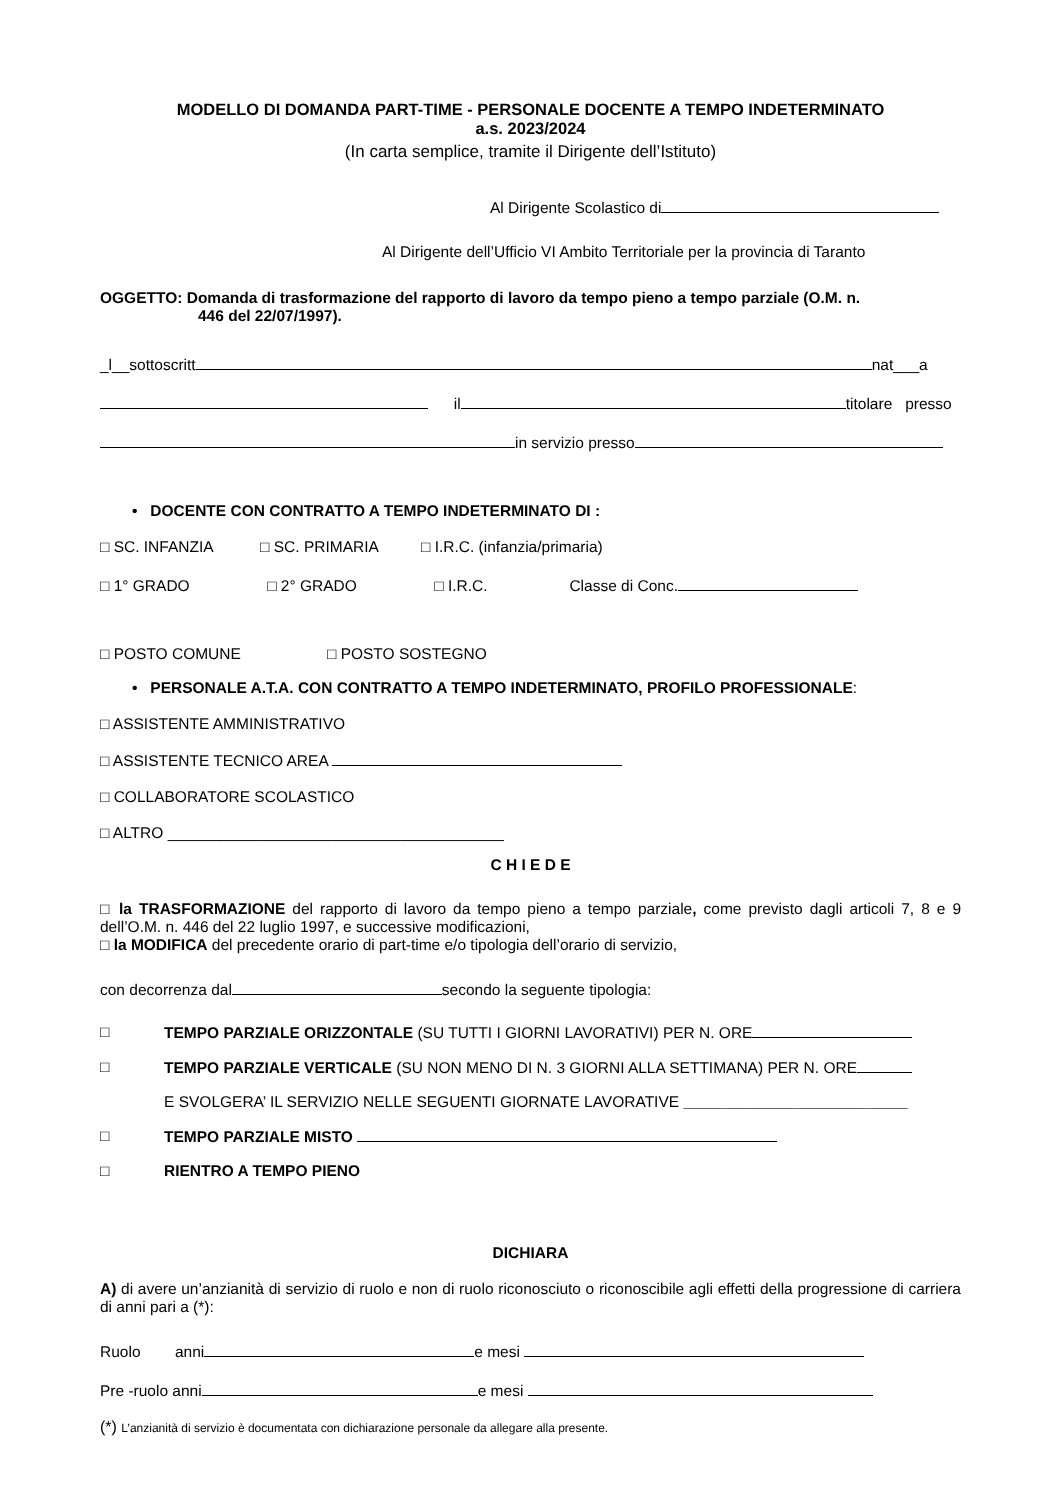MODELLO DI DOMANDA PART-TIME - PERSONALE DOCENTE A TEMPO INDETERMINATO
a.s. 2023/2024
(In carta semplice, tramite il Dirigente dell’Istituto)
Al Dirigente Scolastico di
Al Dirigente dell’Ufficio VI Ambito Territoriale per la provincia di Taranto
OGGETTO: Domanda di trasformazione del rapporto di lavoro da tempo pieno a tempo parziale (O.M. n.
446 del 22/07/1997).
_l__sottoscritt nat___a
il titolare presso
in servizio presso
• DOCENTE CON CONTRATTO A TEMPO INDETERMINATO DI :
□ SC. INFANZIA □ SC. PRIMARIA □ I.R.C. (infanzia/primaria)
□ 1° GRADO □ 2° GRADO □ I.R.C. Classe di Conc.
□ POSTO COMUNE □ POSTO SOSTEGNO
• PERSONALE A.T.A. CON CONTRATTO A TEMPO INDETERMINATO, PROFILO PROFESSIONALE:
□ ASSISTENTE AMMINISTRATIVO
□ ASSISTENTE TECNICO AREA
□ COLLABORATORE SCOLASTICO
□ ALTRO _______________________________________
C H I E D E
□ la TRASFORMAZIONE del rapporto di lavoro da tempo pieno a tempo parziale, come previsto dagli articoli 7, 8 e 9 dell’O.M. n. 446 del 22 luglio 1997, e successive modificazioni,
□ la MODIFICA del precedente orario di part-time e/o tipologia dell’orario di servizio,
con decorrenza dal secondo la seguente tipologia:
□ TEMPO PARZIALE ORIZZONTALE (SU TUTTI I GIORNI LAVORATIVI) PER N. ORE
□ TEMPO PARZIALE VERTICALE (SU NON MENO DI N. 3 GIORNI ALLA SETTIMANA) PER N. ORE
E SVOLGERA’ IL SERVIZIO NELLE SEGUENTI GIORNATE LAVORATIVE __________________________
□ TEMPO PARZIALE MISTO
□ RIENTRO A TEMPO PIENO
DICHIARA
A) di avere un’anzianità di servizio di ruolo e non di ruolo riconosciuto o riconoscibile agli effetti della progressione di carriera di anni pari a (*):
Ruolo anni e mesi
Pre -ruolo anni e mesi
(*) L’anzianità di servizio è documentata con dichiarazione personale da allegare alla presente.